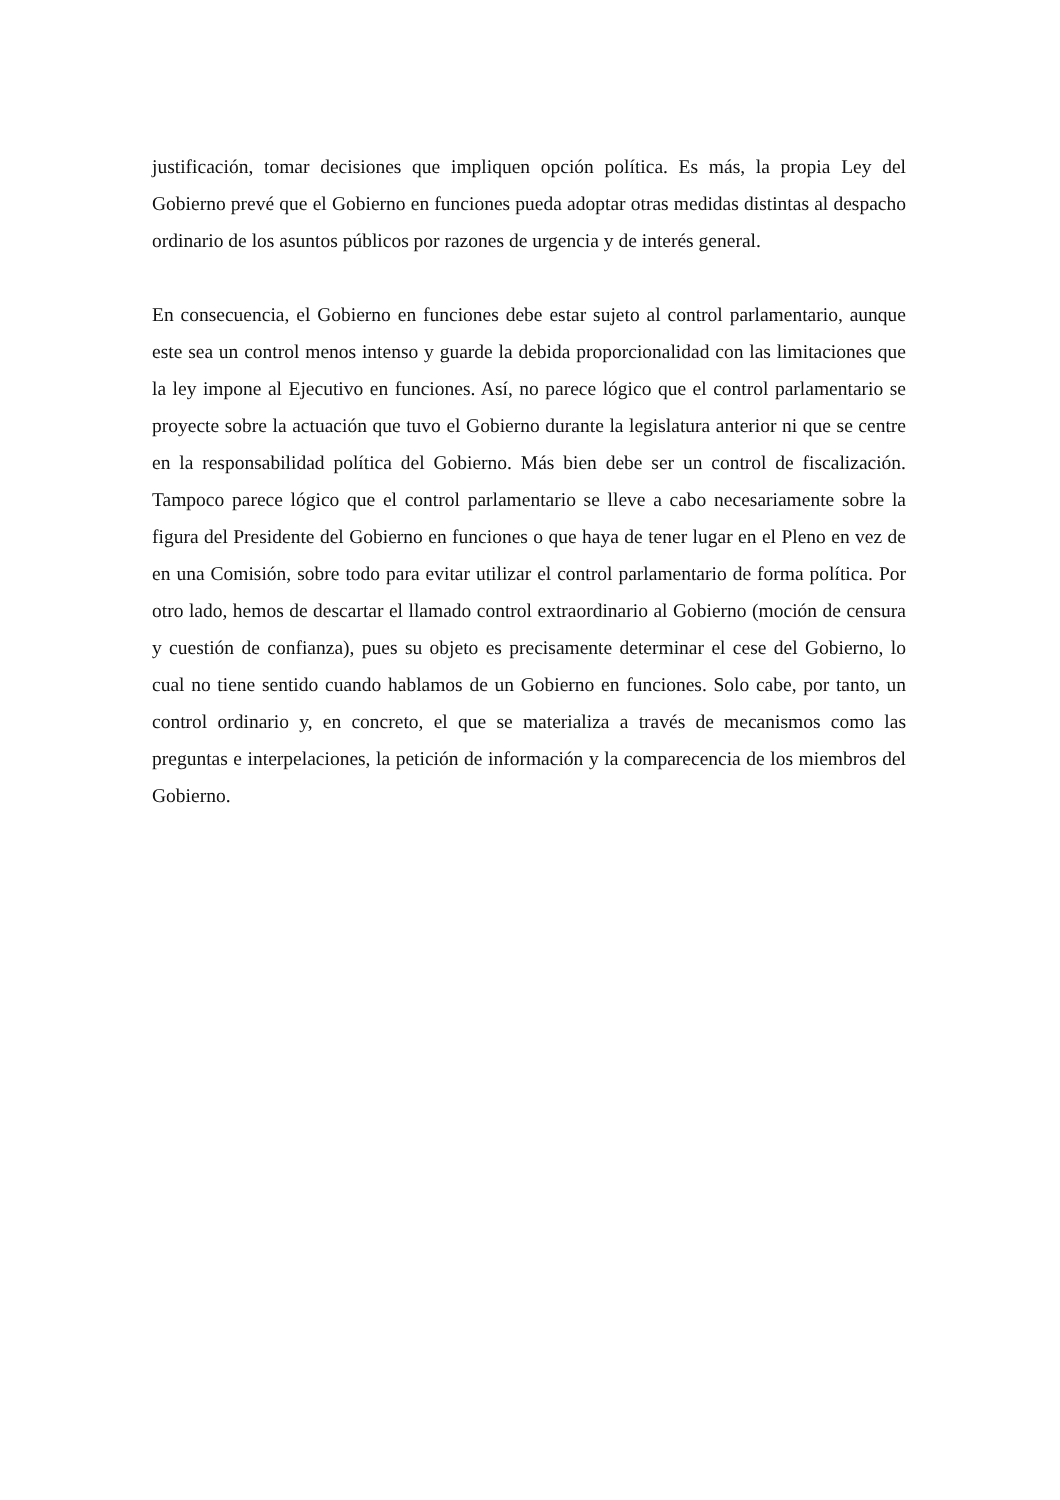justificación, tomar decisiones que impliquen opción política. Es más, la propia Ley del Gobierno prevé que el Gobierno en funciones pueda adoptar otras medidas distintas al despacho ordinario de los asuntos públicos por razones de urgencia y de interés general.
En consecuencia, el Gobierno en funciones debe estar sujeto al control parlamentario, aunque este sea un control menos intenso y guarde la debida proporcionalidad con las limitaciones que la ley impone al Ejecutivo en funciones. Así, no parece lógico que el control parlamentario se proyecte sobre la actuación que tuvo el Gobierno durante la legislatura anterior ni que se centre en la responsabilidad política del Gobierno. Más bien debe ser un control de fiscalización. Tampoco parece lógico que el control parlamentario se lleve a cabo necesariamente sobre la figura del Presidente del Gobierno en funciones o que haya de tener lugar en el Pleno en vez de en una Comisión, sobre todo para evitar utilizar el control parlamentario de forma política. Por otro lado, hemos de descartar el llamado control extraordinario al Gobierno (moción de censura y cuestión de confianza), pues su objeto es precisamente determinar el cese del Gobierno, lo cual no tiene sentido cuando hablamos de un Gobierno en funciones. Solo cabe, por tanto, un control ordinario y, en concreto, el que se materializa a través de mecanismos como las preguntas e interpelaciones, la petición de información y la comparecencia de los miembros del Gobierno.